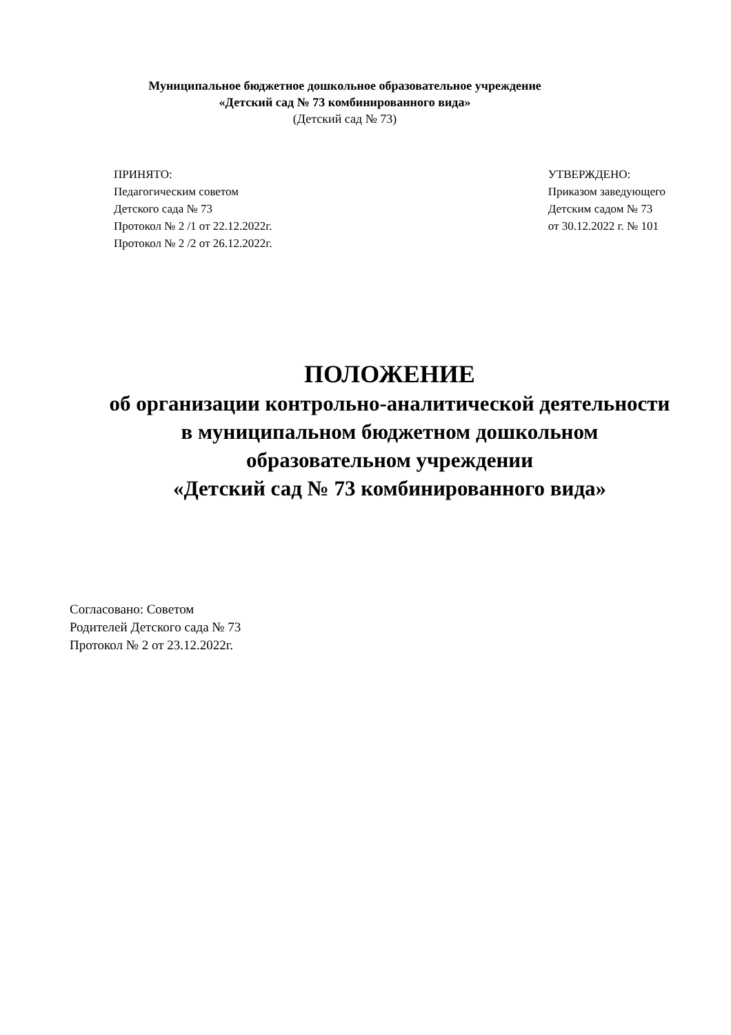Муниципальное бюджетное дошкольное образовательное учреждение
«Детский сад № 73 комбинированного вида»
(Детский сад № 73)
ПРИНЯТО:
Педагогическим советом
Детского сада № 73
Протокол № 2 /1 от 22.12.2022г.
Протокол № 2 /2 от 26.12.2022г.
УТВЕРЖДЕНО:
Приказом заведующего
Детским садом № 73
от 30.12.2022 г. № 101
ПОЛОЖЕНИЕ
об организации контрольно-аналитической деятельности
в муниципальном бюджетном дошкольном
образовательном учреждении
«Детский сад № 73 комбинированного вида»
Согласовано: Советом
Родителей Детского сада № 73
Протокол № 2 от 23.12.2022г.